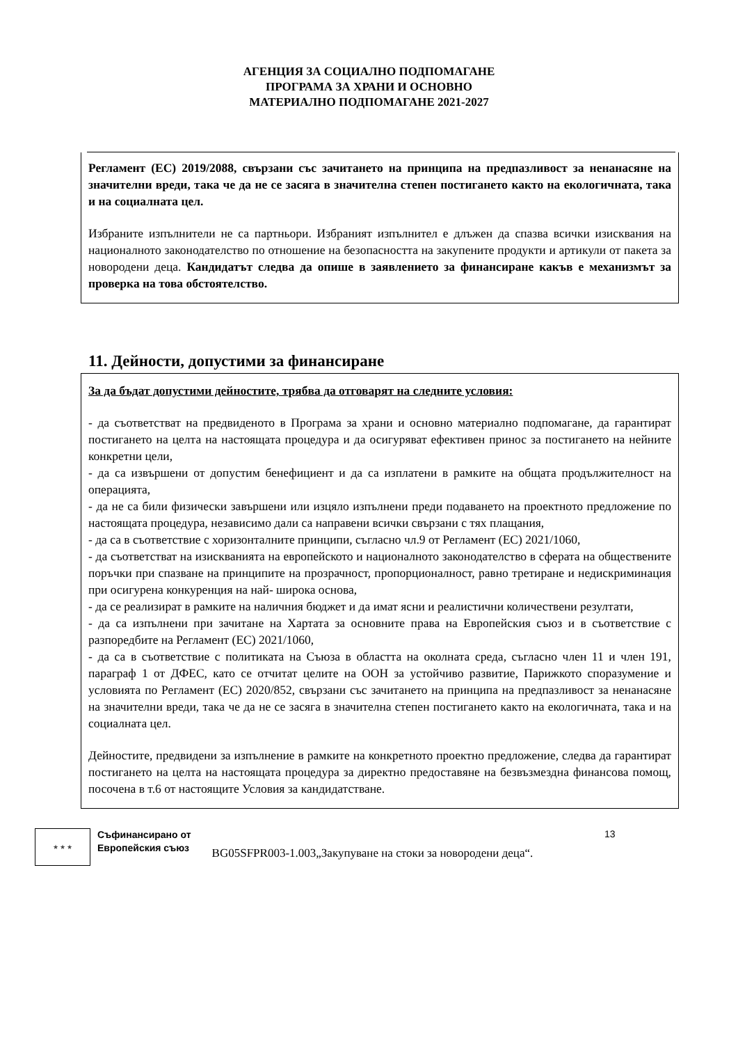АГЕНЦИЯ ЗА СОЦИАЛНО ПОДПОМАГАНЕ
ПРОГРАМА ЗА ХРАНИ И ОСНОВНО
МАТЕРИАЛНО ПОДПОМАГАНЕ 2021-2027
Регламент (ЕС) 2019/2088, свързани със зачитането на принципа на предпазливост за ненанасяне на значителни вреди, така че да не се засяга в значителна степен постигането както на екологичната, така и на социалната цел.
Избраните изпълнители не са партньори. Избраният изпълнител е длъжен да спазва всички изисквания на националното законодателство по отношение на безопасността на закупените продукти и артикули от пакета за новородени деца. Кандидатът следва да опише в заявлението за финансиране какъв е механизмът за проверка на това обстоятелство.
11. Дейности, допустими за финансиране
За да бъдат допустими дейностите, трябва да отговарят на следните условия:
- да съответстват на предвиденото в Програма за храни и основно материално подпомагане, да гарантират постигането на целта на настоящата процедура и да осигуряват ефективен принос за постигането на нейните конкретни цели,
- да са извършени от допустим бенефициент и да са изплатени в рамките на общата продължителност на операцията,
- да не са били физически завършени или изцяло изпълнени преди подаването на проектното предложение по настоящата процедура, независимо дали са направени всички свързани с тях плащания,
- да са в съответствие с хоризонталните принципи, съгласно чл.9 от Регламент (ЕС) 2021/1060,
- да съответстват на изискванията на европейското и националното законодателство в сферата на обществените поръчки при спазване на принципите на прозрачност, пропорционалност, равно третиране и недискриминация при осигурена конкуренция на най- широка основа,
- да се реализират в рамките на наличния бюджет и да имат ясни и реалистични количествени резултати,
- да са изпълнени при зачитане на Хартата за основните права на Европейския съюз и в съответствие с разпоредбите на Регламент (ЕС) 2021/1060,
- да са в съответствие с политиката на Съюза в областта на околната среда, съгласно член 11 и член 191, параграф 1 от ДФЕС, като се отчитат целите на ООН за устойчиво развитие, Парижкото споразумение и условията по Регламент (ЕС) 2020/852, свързани със зачитането на принципа на предпазливост за ненанасяне на значителни вреди, така че да не се засяга в значителна степен постигането както на екологичната, така и на социалната цел.
Дейностите, предвидени за изпълнение в рамките на конкретното проектно предложение, следва да гарантират постигането на целта на настоящата процедура за директно предоставяне на безвъзмездна финансова помощ, посочена в т.6 от настоящите Условия за кандидатстване.
★ ★ ★
Съфинансирано от
Европейския съюз
13
BG05SFPR003-1.003„Закупуване на стоки за новородени деца“.